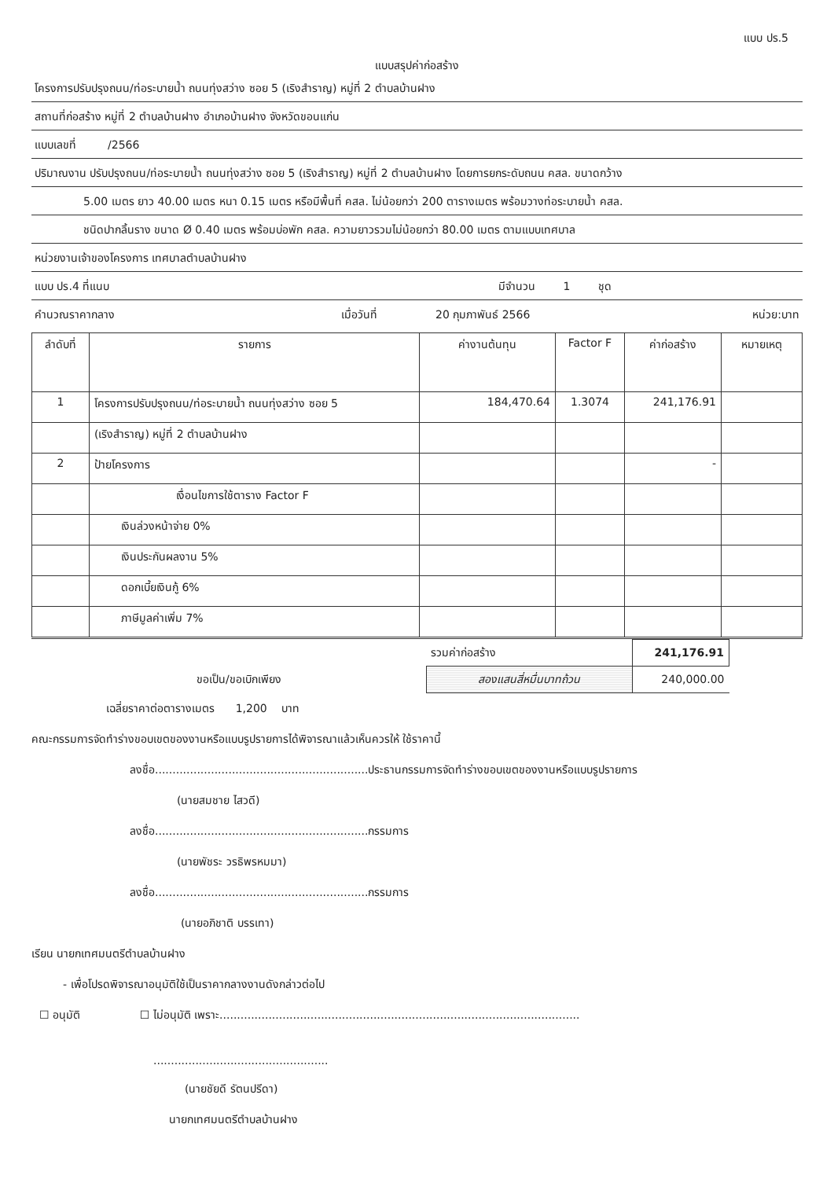แบบ ปร.5
แบบสรุปค่าก่อสร้าง
โครงการปรับปรุงถนน/ท่อระบายน้ำ ถนนทุ่งสว่าง ซอย 5 (เริงสำราญ) หมู่ที่ 2 ตำบลบ้านฝาง
สถานที่ก่อสร้าง หมู่ที่ 2 ตำบลบ้านฝาง อำเภอบ้านฝาง จังหวัดขอนแก่น
แบบเลขที่ /2566
ปริมาณงาน ปรับปรุงถนน/ท่อระบายน้ำ ถนนทุ่งสว่าง ซอย 5 (เริงสำราญ) หมู่ที่ 2 ตำบลบ้านฝาง โดยการยกระดับถนน คสล. ขนาดกว้าง
5.00 เมตร ยาว 40.00 เมตร หนา 0.15 เมตร หรือมีพื้นที่ คสล. ไม่น้อยกว่า 200 ตารางเมตร พร้อมวางท่อระบายน้ำ คสล.
ชนิดปากลิ้นราง ขนาด Ø 0.40 เมตร พร้อมบ่อพัก คสล. ความยาวรวมไม่น้อยกว่า 80.00 เมตร ตามแบบเทศบาล
หน่วยงานเจ้าของโครงการ เทศบาลตำบลบ้านฝาง
แบบ ปร.4 ที่แนบ มีจำนวน 1 ชุด
คำนวณราคากลาง เมื่อวันที่ 20 กุมภาพันธ์ 2566 หน่วย:บาท
| ลำดับที่ | รายการ | ค่างานต้นทุน | Factor F | ค่าก่อสร้าง | หมายเหตุ |
| --- | --- | --- | --- | --- | --- |
| 1 | โครงการปรับปรุงถนน/ท่อระบายน้ำ ถนนทุ่งสว่าง ซอย 5 | 184,470.64 | 1.3074 | 241,176.91 | |
| | (เริงสำราญ) หมู่ที่ 2 ตำบลบ้านฝาง | | | | |
| 2 | ป้ายโครงการ | | | - | |
| | เงื่อนไขการใช้ตาราง Factor F | | | | |
| | เงินล่วงหน้าจ่าย 0% | | | | |
| | เงินประกันผลงาน 5% | | | | |
| | ดอกเบี้ยเงินกู้ 6% | | | | |
| | ภาษีมูลค่าเพิ่ม 7% | | | | |
| | รวมค่าก่อสร้าง | 241,176.91 | |
| ขอเป็น/ขอเบิกเพียง | สองแสนสี่หมื่นบาทถ้วน | 240,000.00 | |
เฉลี่ยราคาต่อตารางเมตร 1,200 บาท
คณะกรรมการจัดทำร่างขอบเขตของงานหรือแบบรูปรายการได้พิจารณาแล้วเห็นควรให้ ใช้ราคานี้
ลงชื่อ.............................................................ประธานกรรมการจัดทำร่างขอบเขตของงานหรือแบบรูปรายการ
(นายสมชาย ไสวดี)
ลงชื่อ.............................................................กรรมการ
(นายพัชระ วรธิพรหมมา)
ลงชื่อ.............................................................กรรมการ
(นายอภิชาติ บรรเทา)
เรียน นายกเทศมนตรีตำบลบ้านฝาง
- เพื่อโปรดพิจารณาอนุมัติใช้เป็นราคากลางงานดังกล่าวต่อไป
☐ อนุมัติ ☐ ไม่อนุมัติ เพราะ.......................................................................................................
..................................................
(นายชัยดี รัตนปรีดา)
นายกเทศมนตรีตำบลบ้านฝาง